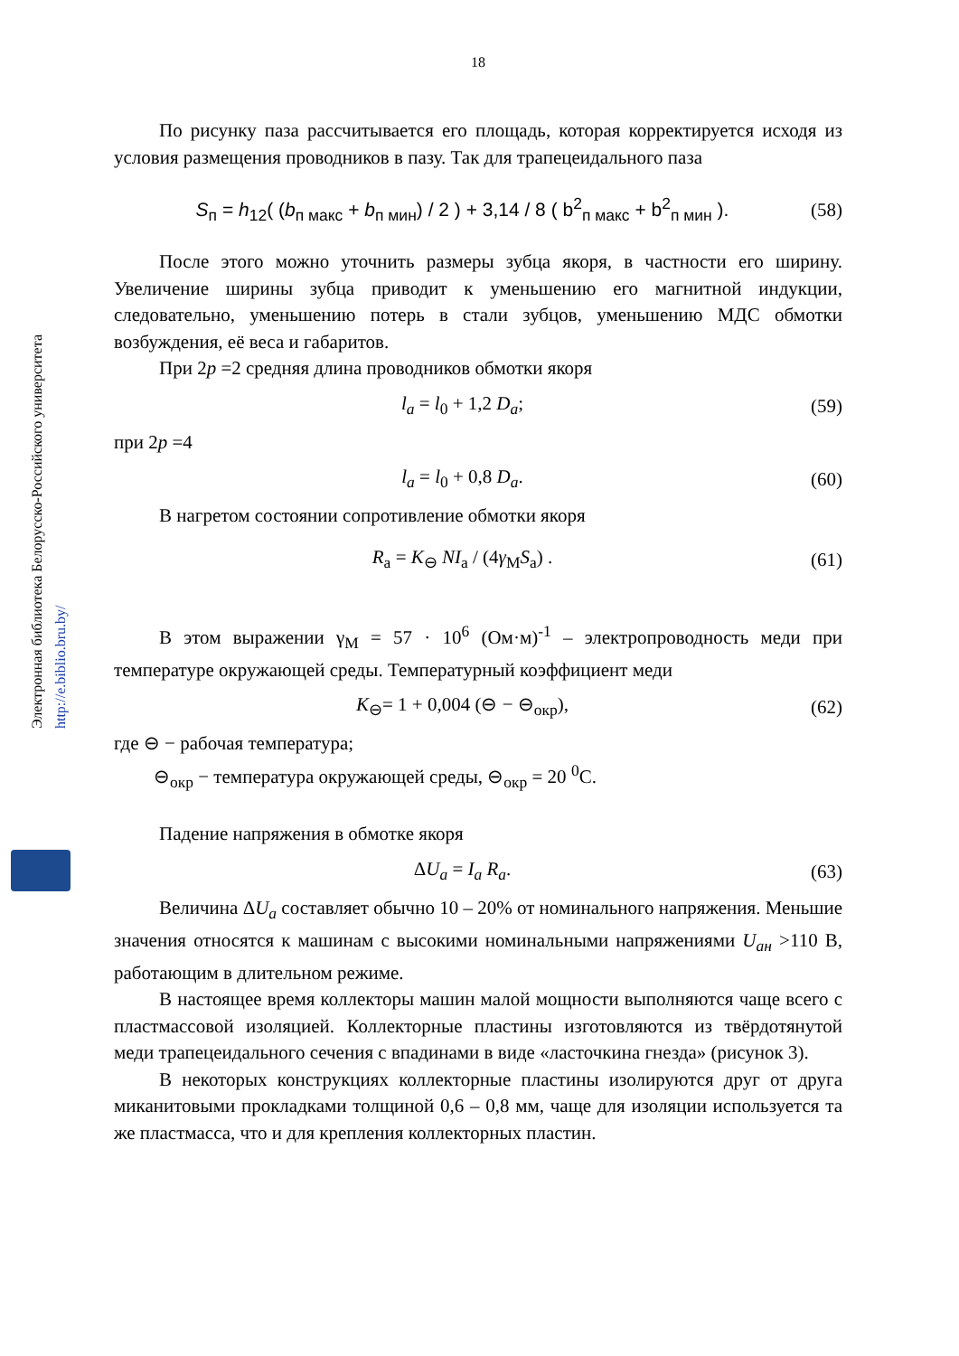Электронная библиотека Белорусско-Российского университета
http://e.biblio.bru.by/
18
По рисунку паза рассчитывается его площадь, которая корректируется исходя из условия размещения проводников в пазу. Так для трапецеидального паза
S<sub>п</sub> = h<sub>12</sub>( (b<sub>п макс</sub> + b<sub>п мин</sub>) / 2 ) + 3,14 / 8 ( b<sup>2</sup><sub>п макс</sub> + b<sup>2</sup><sub>п мин</sub> ). (58)
После этого можно уточнить размеры зубца якоря, в частности его ширину. Увеличение ширины зубца приводит к уменьшению его магнитной индукции, следовательно, уменьшению потерь в стали зубцов, уменьшению МДС обмотки возбуждения, её веса и габаритов.
При 2p =2 средняя длина проводников обмотки якоря
l<sub>a</sub> = l<sub>0</sub> + 1,2 D<sub>a</sub>; (59)
при 2p =4
l<sub>a</sub> = l<sub>0</sub> + 0,8 D<sub>a</sub>. (60)
В нагретом состоянии сопротивление обмотки якоря
R<sub>a</sub> = K<sub>⊖</sub> NI<sub>a</sub> / (4γ<sub>M</sub>S<sub>a</sub>) . (61)
В этом выражении γ<sub>M</sub> = 57 · 10<sup>6</sup> (Ом·м)<sup>-1</sup> – электропроводность меди при температуре окружающей среды. Температурный коэффициент меди
K<sub>⊖</sub>= 1 + 0,004 (⊖ − ⊖<sub>окр</sub>), (62)
где ⊖ − рабочая температура;
⊖<sub>окр</sub> − температура окружающей среды, ⊖<sub>окр</sub> = 20 <sup>0</sup>С.
Падение напряжения в обмотке якоря
ΔU<sub>a</sub> = I<sub>a</sub> R<sub>a</sub>. (63)
Величина ΔU<sub>a</sub> составляет обычно 10 – 20% от номинального напряжения. Меньшие значения относятся к машинам с высокими номинальными напряжениями U<sub>ан</sub> >110 В, работающим в длительном режиме.
В настоящее время коллекторы машин малой мощности выполняются чаще всего с пластмассовой изоляцией. Коллекторные пластины изготовляются из твёрдотянутой меди трапецеидального сечения с впадинами в виде «ласточкина гнезда» (рисунок 3).
В некоторых конструкциях коллекторные пластины изолируются друг от друга миканитовыми прокладками толщиной 0,6 – 0,8 мм, чаще для изоляции используется та же пластмасса, что и для крепления коллекторных пластин.